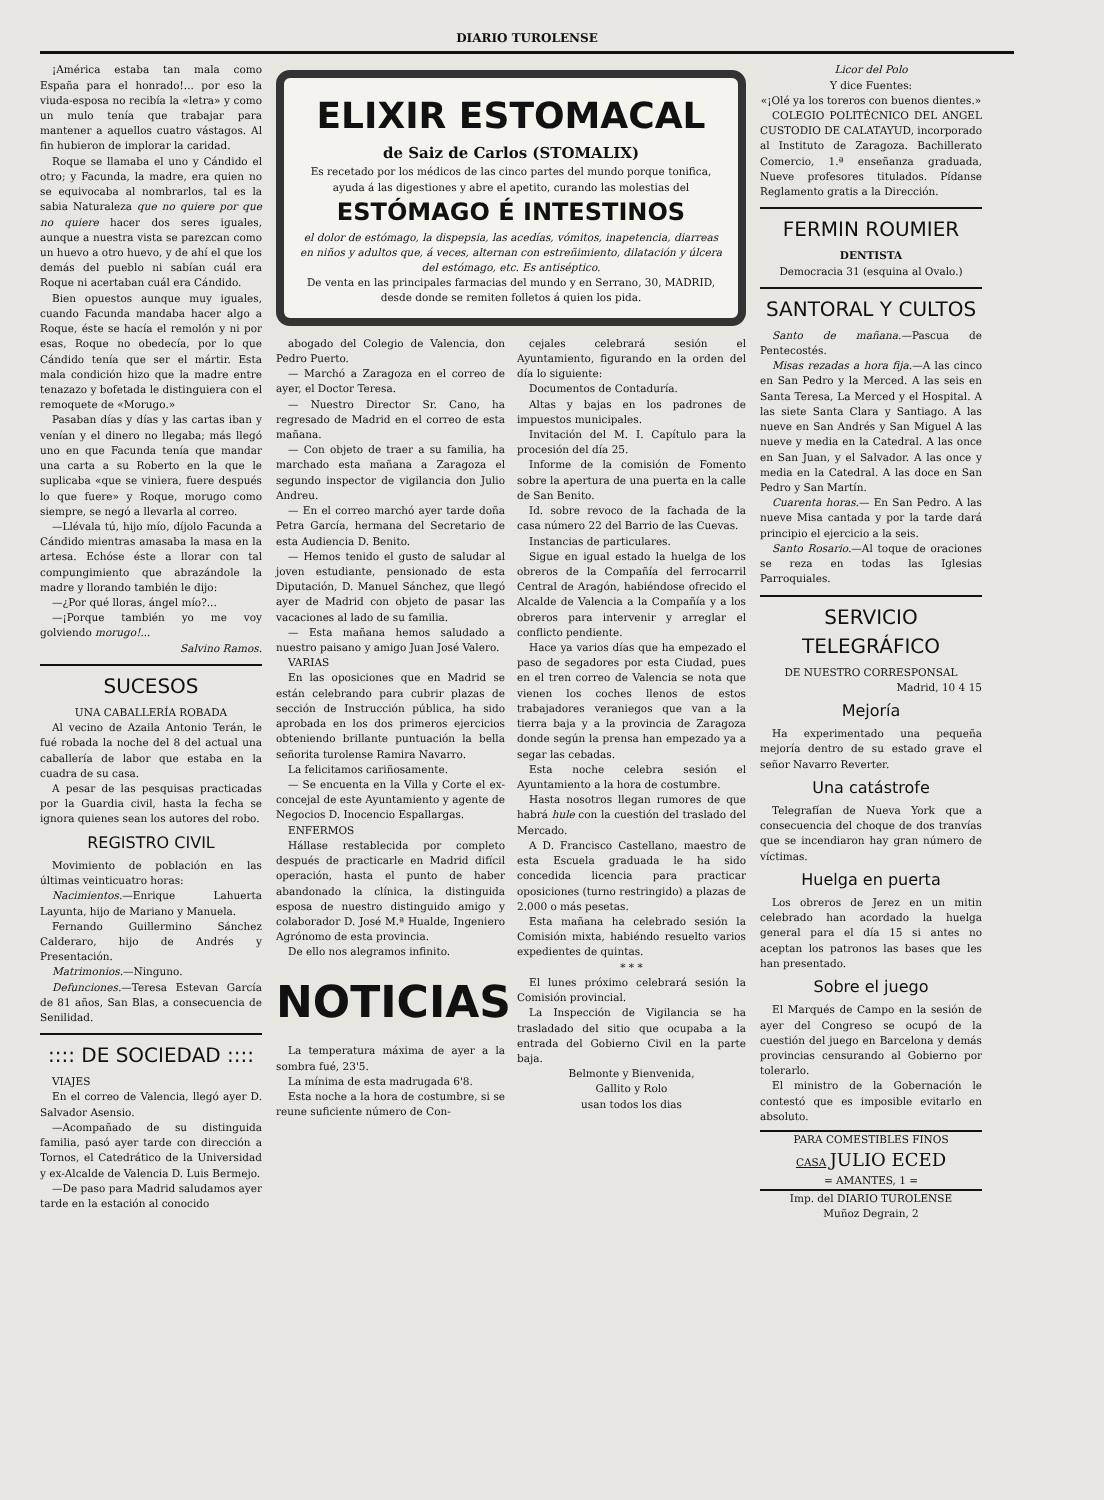DIARIO TUROLENSE
¡América estaba tan mala como España para el honrado!... por eso la viuda-esposa no recibía la «letra» y como un mulo tenía que trabajar para mantener a aquellos cuatro vástagos. Al fin hubieron de implorar la caridad.
Roque se llamaba el uno y Cándido el otro; y Facunda, la madre, era quien no se equivocaba al nombrarlos, tal es la sabia Naturaleza que no quiere por que no quiere hacer dos seres iguales, aunque a nuestra vista se parezcan como un huevo a otro huevo, y de ahí el que los demás del pueblo ni sabían cuál era Roque ni acertaban cuál era Cándido.
Bien opuestos aunque muy iguales, cuando Facunda mandaba hacer algo a Roque, éste se hacía el remolón y ni por esas, Roque no obedecía, por lo que Cándido tenía que ser el mártir. Esta mala condición hizo que la madre entre tenazazo y bofetada le distinguiera con el remoquete de «Morugo.»
Pasaban días y días y las cartas iban y venían y el dinero no llegaba; más llegó uno en que Facunda tenía que mandar una carta a su Roberto en la que le suplicaba «que se viniera, fuere después lo que fuere» y Roque, morugo como siempre, se negó a llevarla al correo.
—Llévala tú, hijo mío, díjolo Facunda a Cándido mientras amasaba la masa en la artesa. Echóse éste a llorar con tal compungimiento que abrazándole la madre y llorando también le dijo:
—¿Por qué lloras, ángel mío?...
—¡Porque también yo me voy golviendo morugo!...
Salvino Ramos.
SUCESOS
UNA CABALLERÍA ROBADA
Al vecino de Azaila Antonio Terán, le fué robada la noche del 8 del actual una caballería de labor que estaba en la cuadra de su casa.
A pesar de las pesquisas practicadas por la Guardia civil, hasta la fecha se ignora quienes sean los autores del robo.
REGISTRO CIVIL
Movimiento de población en las últimas veinticuatro horas:
Nacimientos.—Enrique Lahuerta Layunta, hijo de Mariano y Manuela.
Fernando Guillermino Sánchez Calderaro, hijo de Andrés y Presentación.
Matrimonios.—Ninguno.
Defunciones.—Teresa Estevan García de 81 años, San Blas, a consecuencia de Senilidad.
:::: DE SOCIEDAD ::::
VIAJES
En el correo de Valencia, llegó ayer D. Salvador Asensio.
—Acompañado de su distinguida familia, pasó ayer tarde con dirección a Tornos, el Catedrático de la Universidad y ex-Alcalde de Valencia D. Luis Bermejo.
—De paso para Madrid saludamos ayer tarde en la estación al conocido
ELIXIR ESTOMACAL
de Saiz de Carlos (STOMALIX)
Es recetado por los médicos de las cinco partes del mundo porque tonifica, ayuda á las digestiones y abre el apetito, curando las molestias del
ESTÓMAGO É INTESTINOS
el dolor de estómago, la dispepsia, las acedías, vómitos, inapetencia, diarreas en niños y adultos que, á veces, alternan con estreñimiento, dilatación y úlcera del estómago, etc. Es antiséptico.
De venta en las principales farmacias del mundo y en Serrano, 30, MADRID, desde donde se remiten folletos á quien los pida.
abogado del Colegio de Valencia, don Pedro Puerto.
— Marchó a Zaragoza en el correo de ayer, el Doctor Teresa.
— Nuestro Director Sr. Cano, ha regresado de Madrid en el correo de esta mañana.
— Con objeto de traer a su familia, ha marchado esta mañana a Zaragoza el segundo inspector de vigilancia don Julio Andreu.
— En el correo marchó ayer tarde doña Petra García, hermana del Secretario de esta Audiencia D. Benito.
— Hemos tenido el gusto de saludar al joven estudiante, pensionado de esta Diputación, D. Manuel Sánchez, que llegó ayer de Madrid con objeto de pasar las vacaciones al lado de su familia.
— Esta mañana hemos saludado a nuestro paisano y amigo Juan José Valero.
VARIAS
En las oposiciones que en Madrid se están celebrando para cubrir plazas de sección de Instrucción pública, ha sido aprobada en los dos primeros ejercicios obteniendo brillante puntuación la bella señorita turolense Ramira Navarro.
La felicitamos cariñosamente.
— Se encuenta en la Villa y Corte el ex-concejal de este Ayuntamiento y agente de Negocios D. Inocencio Espallargas.
ENFERMOS
Hállase restablecida por completo después de practicarle en Madrid difícil operación, hasta el punto de haber abandonado la clínica, la distinguida esposa de nuestro distinguido amigo y colaborador D. José M.ª Hualde, Ingeniero Agrónomo de esta provincia.
De ello nos alegramos infinito.
NOTICIAS
La temperatura máxima de ayer a la sombra fué, 23'5.
La mínima de esta madrugada 6'8.
Esta noche a la hora de costumbre, si se reune suficiente número de Con-
cejales celebrará sesión el Ayuntamiento, figurando en la orden del día lo siguiente:
Documentos de Contaduría.
Altas y bajas en los padrones de impuestos municipales.
Invitación del M. I. Capítulo para la procesión del día 25.
Informe de la comisión de Fomento sobre la apertura de una puerta en la calle de San Benito.
Id. sobre revoco de la fachada de la casa número 22 del Barrio de las Cuevas.
Instancias de particulares.
Sigue en igual estado la huelga de los obreros de la Compañía del ferrocarril Central de Aragón, habiéndose ofrecido el Alcalde de Valencia a la Compañía y a los obreros para intervenir y arreglar el conflicto pendiente.
Hace ya varios días que ha empezado el paso de segadores por esta Ciudad, pues en el tren correo de Valencia se nota que vienen los coches llenos de estos trabajadores veraniegos que van a la tierra baja y a la provincia de Zaragoza donde según la prensa han empezado ya a segar las cebadas.
Esta noche celebra sesión el Ayuntamiento a la hora de costumbre.
Hasta nosotros llegan rumores de que habrá hule con la cuestión del traslado del Mercado.
A D. Francisco Castellano, maestro de esta Escuela graduada le ha sido concedida licencia para practicar oposiciones (turno restringido) a plazas de 2.000 o más pesetas.
Esta mañana ha celebrado sesión la Comisión mixta, habiéndo resuelto varios expedientes de quintas.
* * *
El lunes próximo celebrará sesión la Comisión provincial.
La Inspección de Vigilancia se ha trasladado del sitio que ocupaba a la entrada del Gobierno Civil en la parte baja.
Belmonte y Bienvenida,
Gallito y Rolo
usan todos los dias
Licor del Polo
Y dice Fuentes:
«¡Olé ya los toreros con buenos dientes.»
COLEGIO POLITÉCNICO DEL ANGEL CUSTODIO DE CALATAYUD, incorporado al Instituto de Zaragoza. Bachillerato Comercio, 1.ª enseñanza graduada, Nueve profesores titulados. Pídanse Reglamento gratis a la Dirección.
FERMIN ROUMIER
DENTISTA
Democracia 31 (esquina al Ovalo.)
SANTORAL Y CULTOS
Santo de mañana.—Pascua de Pentecostés.
Misas rezadas a hora fija.—A las cinco en San Pedro y la Merced. A las seis en Santa Teresa, La Merced y el Hospital. A las siete Santa Clara y Santiago. A las nueve en San Andrés y San Miguel A las nueve y media en la Catedral. A las once en San Juan, y el Salvador. A las once y media en la Catedral. A las doce en San Pedro y San Martín.
Cuarenta horas.— En San Pedro. A las nueve Misa cantada y por la tarde dará principio el ejercicio a la seis.
Santo Rosario.—Al toque de oraciones se reza en todas las Iglesias Parroquiales.
SERVICIO TELEGRÁFICO
DE NUESTRO CORRESPONSAL
Madrid, 10 4 15
Mejoría
Ha experimentado una pequeña mejoría dentro de su estado grave el señor Navarro Reverter.
Una catástrofe
Telegrafían de Nueva York que a consecuencia del choque de dos tranvías que se incendiaron hay gran número de víctimas.
Huelga en puerta
Los obreros de Jerez en un mitin celebrado han acordado la huelga general para el día 15 si antes no aceptan los patronos las bases que les han presentado.
Sobre el juego
El Marqués de Campo en la sesión de ayer del Congreso se ocupó de la cuestión del juego en Barcelona y demás provincias censurando al Gobierno por tolerarlo.
El ministro de la Gobernación le contestó que es imposible evitarlo en absoluto.
PARA COMESTIBLES FINOS
CASA JULIO ECED
= AMANTES, 1 =
Imp. del DIARIO TUROLENSE
Muñoz Degrain, 2